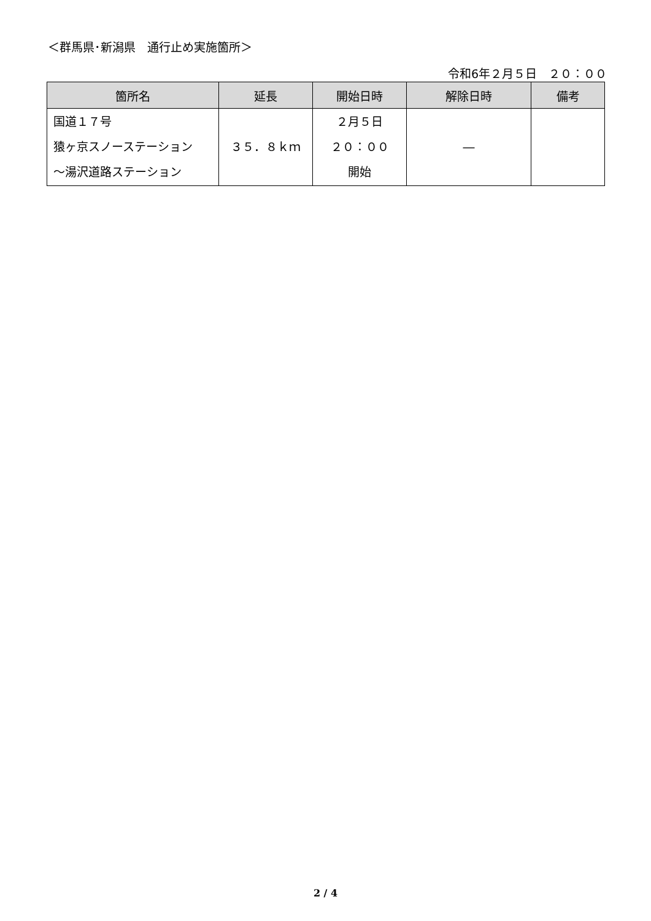＜群馬県･新潟県　通行止め実施箇所＞
令和6年２月５日　２０：００
| 箇所名 | 延長 | 開始日時 | 解除日時 | 備考 |
| --- | --- | --- | --- | --- |
| 国道１７号 猿ヶ京スノーステーション ～湯沢道路ステーション | ３５．８ｋｍ | ２月５日 ２０：００ 開始 | ― | |
2 / 4